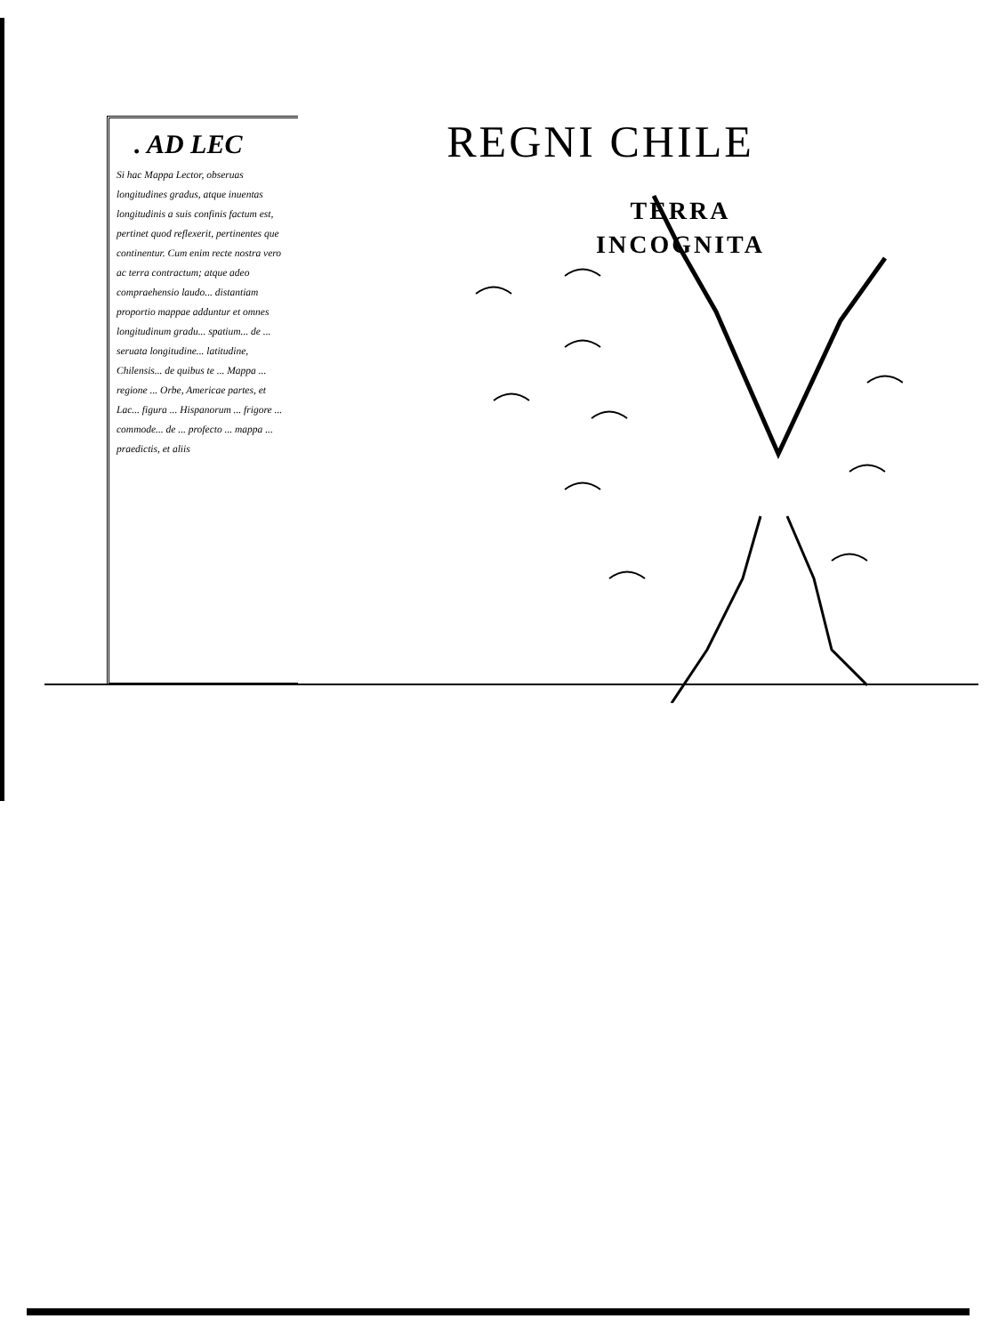. AD LEC
Si hac Mappa Lector, obseruas longitudines gradus, atque inuentas longitudinis a suis confinis factum est, pertinet quod reflexerit, pertinentes que continentur. Cum enim recte nostra vero ac terra contractum; atque adeo compraehensio laudo... distantiam proportio mappae adduntur et omnes longitudinum gradu... spatium... de ... seruata longitudine... latitudine, Chilensis... de quibus te ... Mappa ... regione ... Orbe, Americae partes, et Lac... figura ... Hispanorum ... frigore ... commode... de ... profecto ... mappa ... praedictis, et aliis
REGNI CHILE
TERRA
INCOGNITA